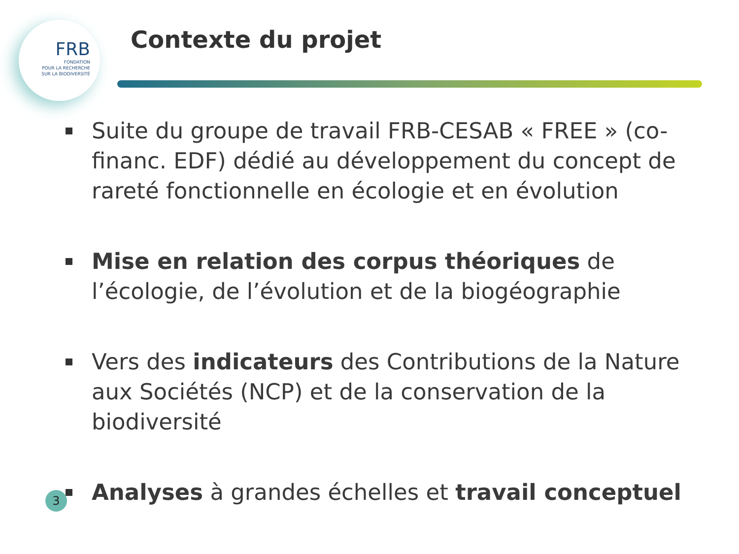FRB
FONDATION
POUR LA RECHERCHE
SUR LA BIODIVERSITÉ
Contexte du projet
Suite du groupe de travail FRB-CESAB « FREE » (co-financ. EDF) dédié au développement du concept de rareté fonctionnelle en écologie et en évolution
Mise en relation des corpus théoriques de l’écologie, de l’évolution et de la biogéographie
Vers des indicateurs des Contributions de la Nature aux Sociétés (NCP) et de la conservation de la biodiversité
Analyses à grandes échelles et travail conceptuel
3